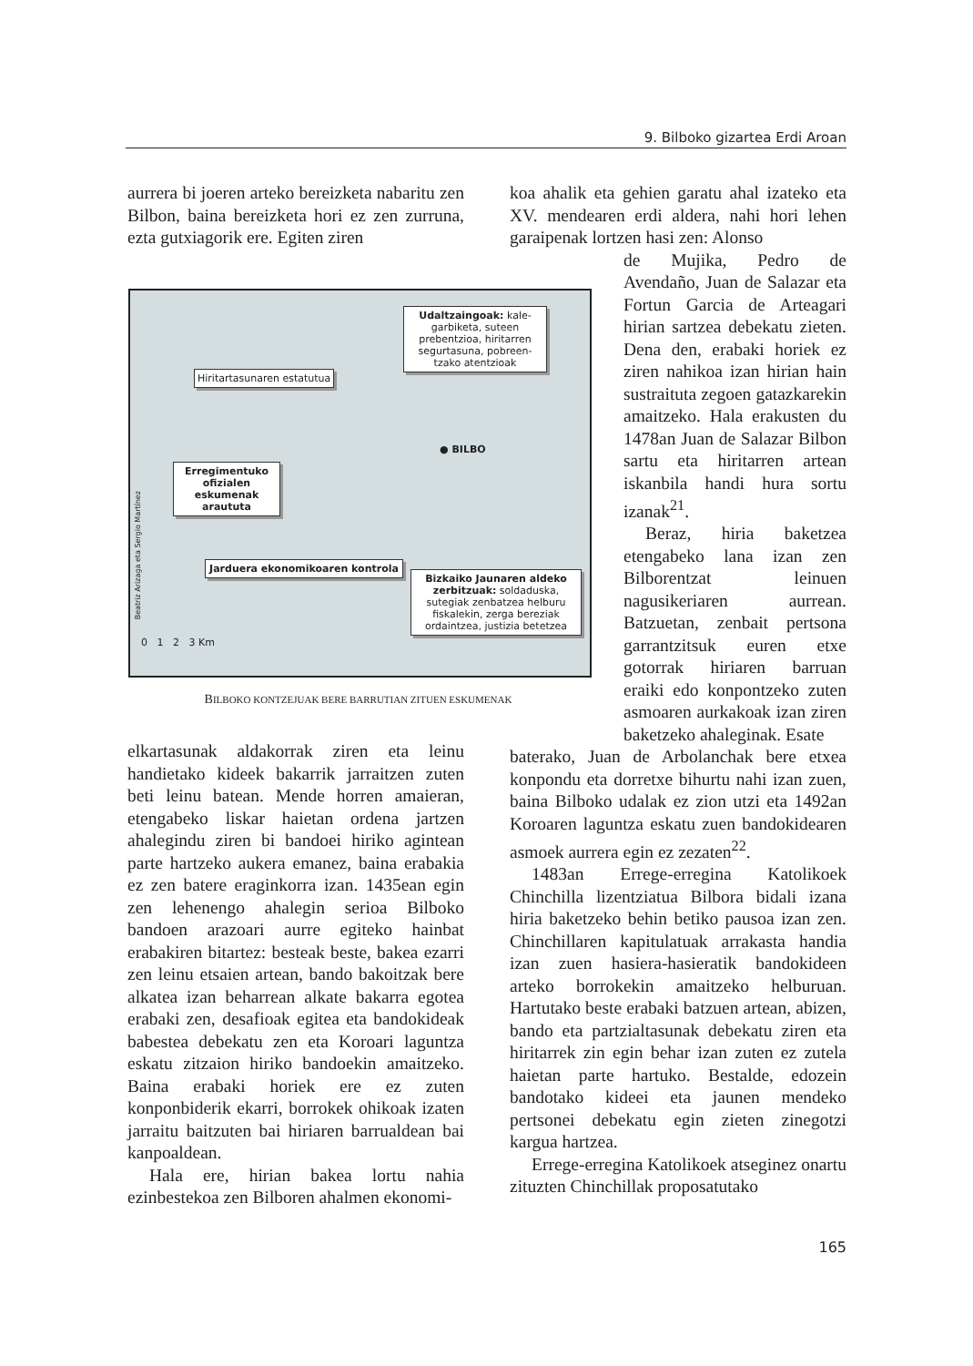9. Bilboko gizartea Erdi Aroan
aurrera bi joeren arteko bereizketa nabaritu zen Bilbon, baina bereizketa hori ez zen zurruna, ezta gutxiagorik ere. Egiten ziren
Hiritartasunaren estatutua
Udaltzaingoak: kale-garbiketa, suteen prebentzioa, hiritarren segurtasuna, pobreen-tzako atentzioak
● BILBO
Erregimentuko ofizialen eskumenak araututa
Jarduera ekonomikoaren kontrola
Bizkaiko Jaunaren aldeko zerbitzuak: soldaduska, sutegiak zenbatzea helburu fiskalekin, zerga bereziak ordaintzea, justizia betetzea
0 1 2 3 Km
Beatriz Arizaga eta Sergio Martínez
BILBOKO KONTZEJUAK BERE BARRUTIAN ZITUEN ESKUMENAK
elkartasunak aldakorrak ziren eta leinu handietako kideek bakarrik jarraitzen zuten beti leinu batean. Mende horren amaieran, etengabeko liskar haietan ordena jartzen ahalegindu ziren bi bandoei hiriko agintean parte hartzeko aukera emanez, baina erabakia ez zen batere eraginkorra izan. 1435ean egin zen lehenengo ahalegin serioa Bilboko bandoen arazoari aurre egiteko hainbat erabakiren bitartez: besteak beste, bakea ezarri zen leinu etsaien artean, bando bakoitzak bere alkatea izan beharrean alkate bakarra egotea erabaki zen, desafioak egitea eta bandokideak babestea debekatu zen eta Koroari laguntza eskatu zitzaion hiriko bandoekin amaitzeko. Baina erabaki horiek ere ez zuten konponbiderik ekarri, borrokek ohikoak izaten jarraitu baitzuten bai hiriaren barrualdean bai kanpoaldean.
Hala ere, hirian bakea lortu nahia ezinbestekoa zen Bilboren ahalmen ekonomi-
koa ahalik eta gehien garatu ahal izateko eta XV. mendearen erdi aldera, nahi hori lehen garaipenak lortzen hasi zen: Alonso
de Mujika, Pedro de Avendaño, Juan de Salazar eta Fortun Garcia de Arteagari hirian sartzea debekatu zieten. Dena den, erabaki horiek ez ziren nahikoa izan hirian hain sustraituta zegoen gatazkarekin amaitzeko. Hala erakusten du 1478an Juan de Salazar Bilbon sartu eta hiritarren artean iskanbila handi hura sortu izanak<sup>21</sup>.
Beraz, hiria baketzea etengabeko lana izan zen Bilborentzat leinuen nagusikeriaren aurrean. Batzuetan, zenbait pertsona garrantzitsuk euren etxe gotorrak hiriaren barruan eraiki edo konpontzeko zuten asmoaren aurkakoak izan ziren baketzeko ahaleginak. Esate
baterako, Juan de Arbolanchak bere etxea konpondu eta dorretxe bihurtu nahi izan zuen, baina Bilboko udalak ez zion utzi eta 1492an Koroaren laguntza eskatu zuen bandokidearen asmoek aurrera egin ez zezaten<sup>22</sup>.
1483an Errege-erregina Katolikoek Chinchilla lizentziatua Bilbora bidali izana hiria baketzeko behin betiko pausoa izan zen. Chinchillaren kapitulatuak arrakasta handia izan zuen hasiera-hasieratik bandokideen arteko borrokekin amaitzeko helburuan. Hartutako beste erabaki batzuen artean, abizen, bando eta partzialtasunak debekatu ziren eta hiritarrek zin egin behar izan zuten ez zutela haietan parte hartuko. Bestalde, edozein bandotako kideei eta jaunen mendeko pertsonei debekatu egin zieten zinegotzi kargua hartzea.
Errege-erregina Katolikoek atseginez onartu zituzten Chinchillak proposatutako
165